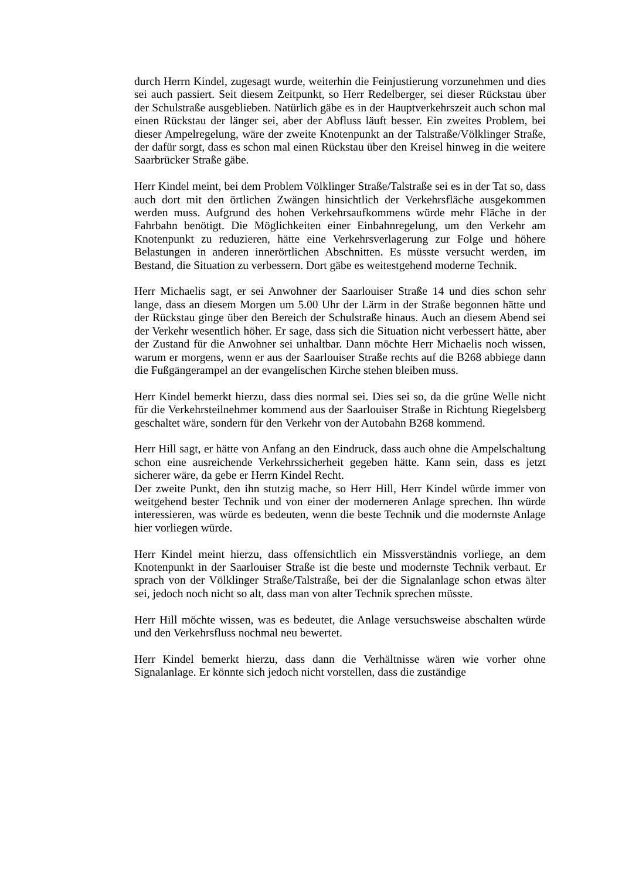durch Herrn Kindel, zugesagt wurde, weiterhin die Feinjustierung vorzunehmen und dies sei auch passiert. Seit diesem Zeitpunkt, so Herr Redelberger, sei dieser Rückstau über der Schulstraße ausgeblieben. Natürlich gäbe es in der Hauptverkehrszeit auch schon mal einen Rückstau der länger sei, aber der Abfluss läuft besser. Ein zweites Problem, bei dieser Ampelregelung, wäre der zweite Knotenpunkt an der Talstraße/Völklinger Straße, der dafür sorgt, dass es schon mal einen Rückstau über den Kreisel hinweg in die weitere Saarbrücker Straße gäbe.
Herr Kindel meint, bei dem Problem Völklinger Straße/Talstraße sei es in der Tat so, dass auch dort mit den örtlichen Zwängen hinsichtlich der Verkehrsfläche ausgekommen werden muss. Aufgrund des hohen Verkehrsaufkommens würde mehr Fläche in der Fahrbahn benötigt. Die Möglichkeiten einer Einbahnregelung, um den Verkehr am Knotenpunkt zu reduzieren, hätte eine Verkehrsverlagerung zur Folge und höhere Belastungen in anderen innerörtlichen Abschnitten. Es müsste versucht werden, im Bestand, die Situation zu verbessern. Dort gäbe es weitestgehend moderne Technik.
Herr Michaelis sagt, er sei Anwohner der Saarlouiser Straße 14 und dies schon sehr lange, dass an diesem Morgen um 5.00 Uhr der Lärm in der Straße begonnen hätte und der Rückstau ginge über den Bereich der Schulstraße hinaus. Auch an diesem Abend sei der Verkehr wesentlich höher. Er sage, dass sich die Situation nicht verbessert hätte, aber der Zustand für die Anwohner sei unhaltbar. Dann möchte Herr Michaelis noch wissen, warum er morgens, wenn er aus der Saarlouiser Straße rechts auf die B268 abbiege dann die Fußgängerampel an der evangelischen Kirche stehen bleiben muss.
Herr Kindel bemerkt hierzu, dass dies normal sei. Dies sei so, da die grüne Welle nicht für die Verkehrsteilnehmer kommend aus der Saarlouiser Straße in Richtung Riegelsberg geschaltet wäre, sondern für den Verkehr von der Autobahn B268 kommend.
Herr Hill sagt, er hätte von Anfang an den Eindruck, dass auch ohne die Ampelschaltung schon eine ausreichende Verkehrssicherheit gegeben hätte. Kann sein, dass es jetzt sicherer wäre, da gebe er Herrn Kindel Recht.
Der zweite Punkt, den ihn stutzig mache, so Herr Hill, Herr Kindel würde immer von weitgehend bester Technik und von einer der moderneren Anlage sprechen. Ihn würde interessieren, was würde es bedeuten, wenn die beste Technik und die modernste Anlage hier vorliegen würde.
Herr Kindel meint hierzu, dass offensichtlich ein Missverständnis vorliege, an dem Knotenpunkt in der Saarlouiser Straße ist die beste und modernste Technik verbaut. Er sprach von der Völklinger Straße/Talstraße, bei der die Signalanlage schon etwas älter sei, jedoch noch nicht so alt, dass man von alter Technik sprechen müsste.
Herr Hill möchte wissen, was es bedeutet, die Anlage versuchsweise abschalten würde und den Verkehrsfluss nochmal neu bewertet.
Herr Kindel bemerkt hierzu, dass dann die Verhältnisse wären wie vorher ohne Signalanlage. Er könnte sich jedoch nicht vorstellen, dass die zuständige